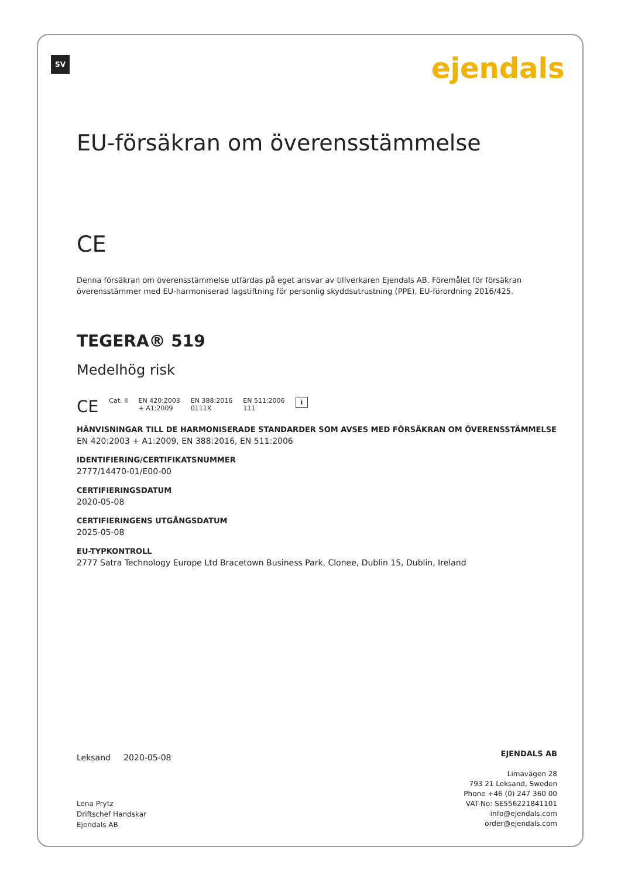SV ejendals
EU-försäkran om överensstämmelse
CE
Denna försäkran om överensstämmelse utfärdas på eget ansvar av tillverkaren Ejendals AB. Föremålet för försäkran överensstämmer med EU-harmoniserad lagstiftning för personlig skyddsutrustning (PPE), EU-förordning 2016/425.
TEGERA® 519
Medelhög risk
CE Cat. II EN 420:2003
+ A1:2009 EN 388:2016
0111X EN 511:2006
111 i
HÄNVISNINGAR TILL DE HARMONISERADE STANDARDER SOM AVSES MED FÖRSÄKRAN OM ÖVERENSSTÄMMELSE
EN 420:2003 + A1:2009, EN 388:2016, EN 511:2006
IDENTIFIERING/CERTIFIKATSNUMMER
2777/14470-01/E00-00
CERTIFIERINGSDATUM
2020-05-08
CERTIFIERINGENS UTGÅNGSDATUM
2025-05-08
EU-TYPKONTROLL
2777 Satra Technology Europe Ltd Bracetown Business Park, Clonee, Dublin 15, Dublin, Ireland
Leksand 2020-05-08
Lena Prytz
Driftschef Handskar
Ejendals AB
EJENDALS AB
Limavägen 28
793 21 Leksand, Sweden
Phone +46 (0) 247 360 00
VAT-No: SE556221841101
info@ejendals.com
order@ejendals.com